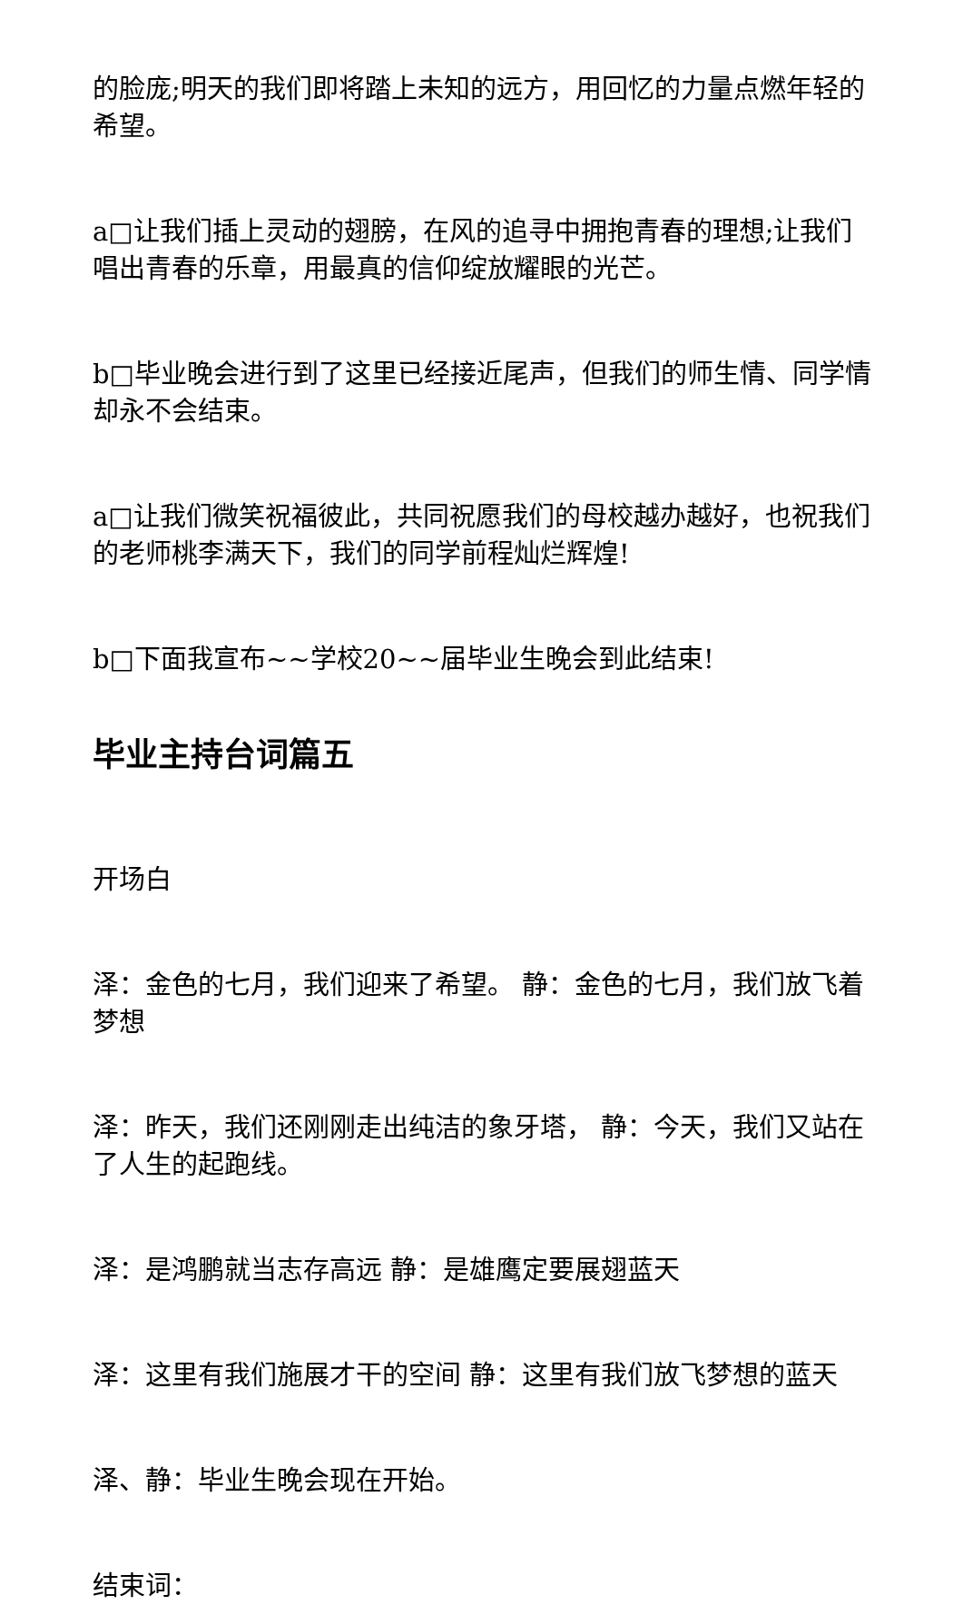的脸庞;明天的我们即将踏上未知的远方，用回忆的力量点燃年轻的希望。
a□让我们插上灵动的翅膀，在风的追寻中拥抱青春的理想;让我们唱出青春的乐章，用最真的信仰绽放耀眼的光芒。
b□毕业晚会进行到了这里已经接近尾声，但我们的师生情、同学情却永不会结束。
a□让我们微笑祝福彼此，共同祝愿我们的母校越办越好，也祝我们的老师桃李满天下，我们的同学前程灿烂辉煌!
b□下面我宣布~~学校20~~届毕业生晚会到此结束!
毕业主持台词篇五
开场白
泽：金色的七月，我们迎来了希望。 静：金色的七月，我们放飞着梦想
泽：昨天，我们还刚刚走出纯洁的象牙塔， 静：今天，我们又站在了人生的起跑线。
泽：是鸿鹏就当志存高远 静：是雄鹰定要展翅蓝天
泽：这里有我们施展才干的空间 静：这里有我们放飞梦想的蓝天
泽、静：毕业生晚会现在开始。
结束词：